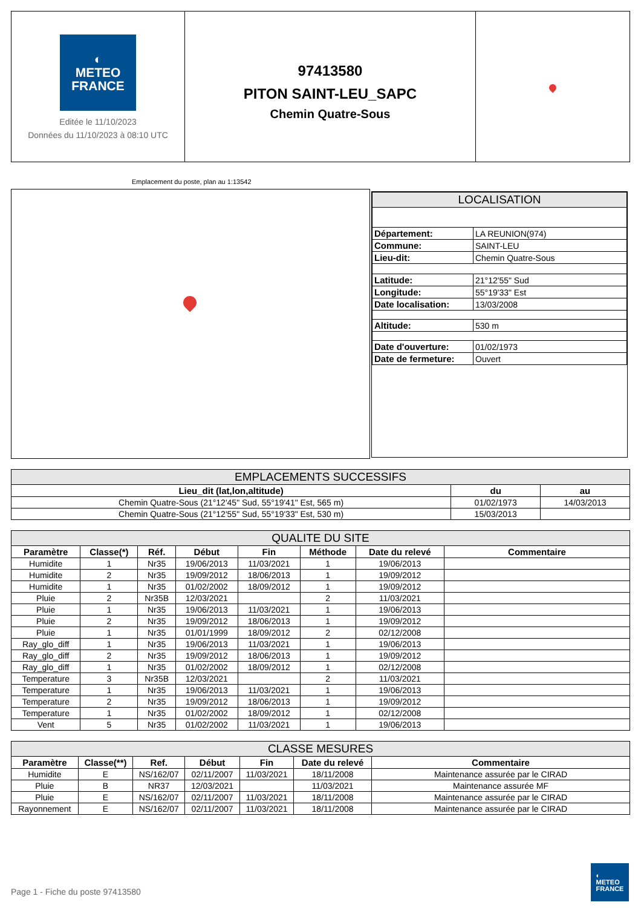◐
METEO
FRANCE
Editée le 11/10/2023
Données du 11/10/2023 à 08:10 UTC
97413580
PITON SAINT-LEU_SAPC
Chemin Quatre-Sous
Emplacement du poste, plan au 1:13542
| LOCALISATION | |
| --- | --- |
| Département: | LA REUNION(974) |
| Commune: | SAINT-LEU |
| Lieu-dit: | Chemin Quatre-Sous |
| Latitude: | 21°12'55" Sud |
| Longitude: | 55°19'33" Est |
| Date localisation: | 13/03/2008 |
| Altitude: | 530 m |
| Date d'ouverture: | 01/02/1973 |
| Date de fermeture: | Ouvert |
| EMPLACEMENTS SUCCESSIFS | | |
| --- | --- | --- |
| Lieu_dit (lat,lon,altitude) | du | au |
| Chemin Quatre-Sous (21°12'45" Sud, 55°19'41" Est, 565 m) | 01/02/1973 | 14/03/2013 |
| Chemin Quatre-Sous (21°12'55" Sud, 55°19'33" Est, 530 m) | 15/03/2013 | |
| QUALITE DU SITE | | | | | | | |
| --- | --- | --- | --- | --- | --- | --- | --- |
| Paramètre | Classe(*) | Réf. | Début | Fin | Méthode | Date du relevé | Commentaire |
| Humidite | 1 | Nr35 | 19/06/2013 | 11/03/2021 | 1 | 19/06/2013 | |
| Humidite | 2 | Nr35 | 19/09/2012 | 18/06/2013 | 1 | 19/09/2012 | |
| Humidite | 1 | Nr35 | 01/02/2002 | 18/09/2012 | 1 | 19/09/2012 | |
| Pluie | 2 | Nr35B | 12/03/2021 | | 2 | 11/03/2021 | |
| Pluie | 1 | Nr35 | 19/06/2013 | 11/03/2021 | 1 | 19/06/2013 | |
| Pluie | 2 | Nr35 | 19/09/2012 | 18/06/2013 | 1 | 19/09/2012 | |
| Pluie | 1 | Nr35 | 01/01/1999 | 18/09/2012 | 2 | 02/12/2008 | |
| Ray_glo_diff | 1 | Nr35 | 19/06/2013 | 11/03/2021 | 1 | 19/06/2013 | |
| Ray_glo_diff | 2 | Nr35 | 19/09/2012 | 18/06/2013 | 1 | 19/09/2012 | |
| Ray_glo_diff | 1 | Nr35 | 01/02/2002 | 18/09/2012 | 1 | 02/12/2008 | |
| Temperature | 3 | Nr35B | 12/03/2021 | | 2 | 11/03/2021 | |
| Temperature | 1 | Nr35 | 19/06/2013 | 11/03/2021 | 1 | 19/06/2013 | |
| Temperature | 2 | Nr35 | 19/09/2012 | 18/06/2013 | 1 | 19/09/2012 | |
| Temperature | 1 | Nr35 | 01/02/2002 | 18/09/2012 | 1 | 02/12/2008 | |
| Vent | 5 | Nr35 | 01/02/2002 | 11/03/2021 | 1 | 19/06/2013 | |
| CLASSE MESURES | | | | | | |
| --- | --- | --- | --- | --- | --- | --- |
| Paramètre | Classe(**) | Ref. | Début | Fin | Date du relevé | Commentaire |
| Humidite | E | NS/162/07 | 02/11/2007 | 11/03/2021 | 18/11/2008 | Maintenance assurée par le CIRAD |
| Pluie | B | NR37 | 12/03/2021 | | 11/03/2021 | Maintenance assurée MF |
| Pluie | E | NS/162/07 | 02/11/2007 | 11/03/2021 | 18/11/2008 | Maintenance assurée par le CIRAD |
| Rayonnement | E | NS/162/07 | 02/11/2007 | 11/03/2021 | 18/11/2008 | Maintenance assurée par le CIRAD |
Page 1 - Fiche du poste 97413580
◐
METEO
FRANCE